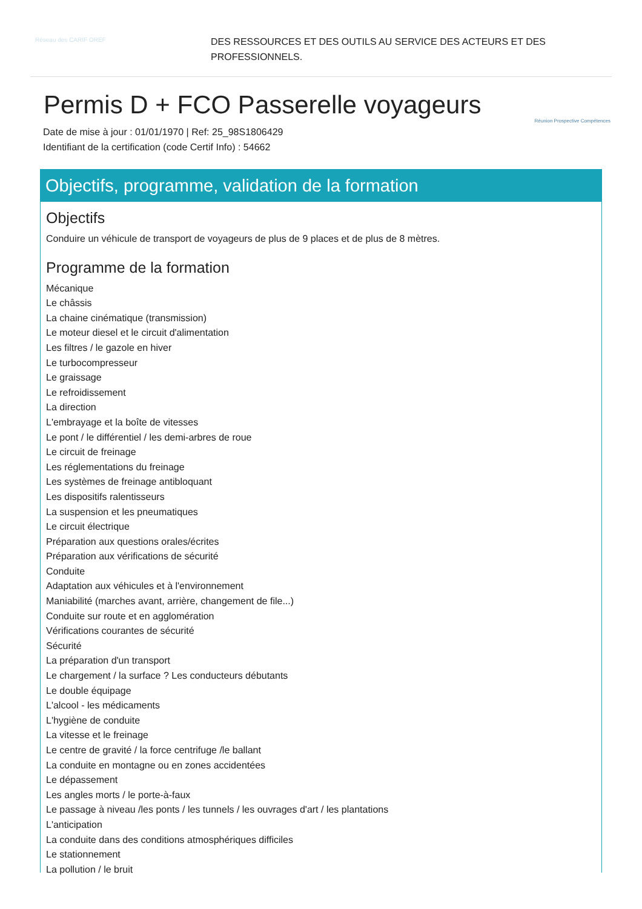Réseau des CARIF OREF
DES RESSOURCES ET DES OUTILS AU SERVICE DES ACTEURS ET DES PROFESSIONNELS.
Permis D + FCO Passerelle voyageurs
Date de mise à jour : 01/01/1970 | Ref: 25_98S1806429
Identifiant de la certification (code Certif Info) : 54662
Réunion Prospective Compétences
Objectifs, programme, validation de la formation
Objectifs
Conduire un véhicule de transport de voyageurs de plus de 9 places et de plus de 8 mètres.
Programme de la formation
Mécanique
Le châssis
La chaine cinématique (transmission)
Le moteur diesel et le circuit d'alimentation
Les filtres / le gazole en hiver
Le turbocompresseur
Le graissage
Le refroidissement
La direction
L'embrayage et la boîte de vitesses
Le pont / le différentiel / les demi-arbres de roue
Le circuit de freinage
Les réglementations du freinage
Les systèmes de freinage antibloquant
Les dispositifs ralentisseurs
La suspension et les pneumatiques
Le circuit électrique
Préparation aux questions orales/écrites
Préparation aux vérifications de sécurité
Conduite
Adaptation aux véhicules et à l'environnement
Maniabilité (marches avant, arrière, changement de file...)
Conduite sur route et en agglomération
Vérifications courantes de sécurité
Sécurité
La préparation d'un transport
Le chargement / la surface ? Les conducteurs débutants
Le double équipage
L'alcool - les médicaments
L'hygiène de conduite
La vitesse et le freinage
Le centre de gravité / la force centrifuge /le ballant
La conduite en montagne ou en zones accidentées
Le dépassement
Les angles morts / le porte-à-faux
Le passage à niveau /les ponts / les tunnels / les ouvrages d'art / les plantations
L'anticipation
La conduite dans des conditions atmosphériques difficiles
Le stationnement
La pollution / le bruit